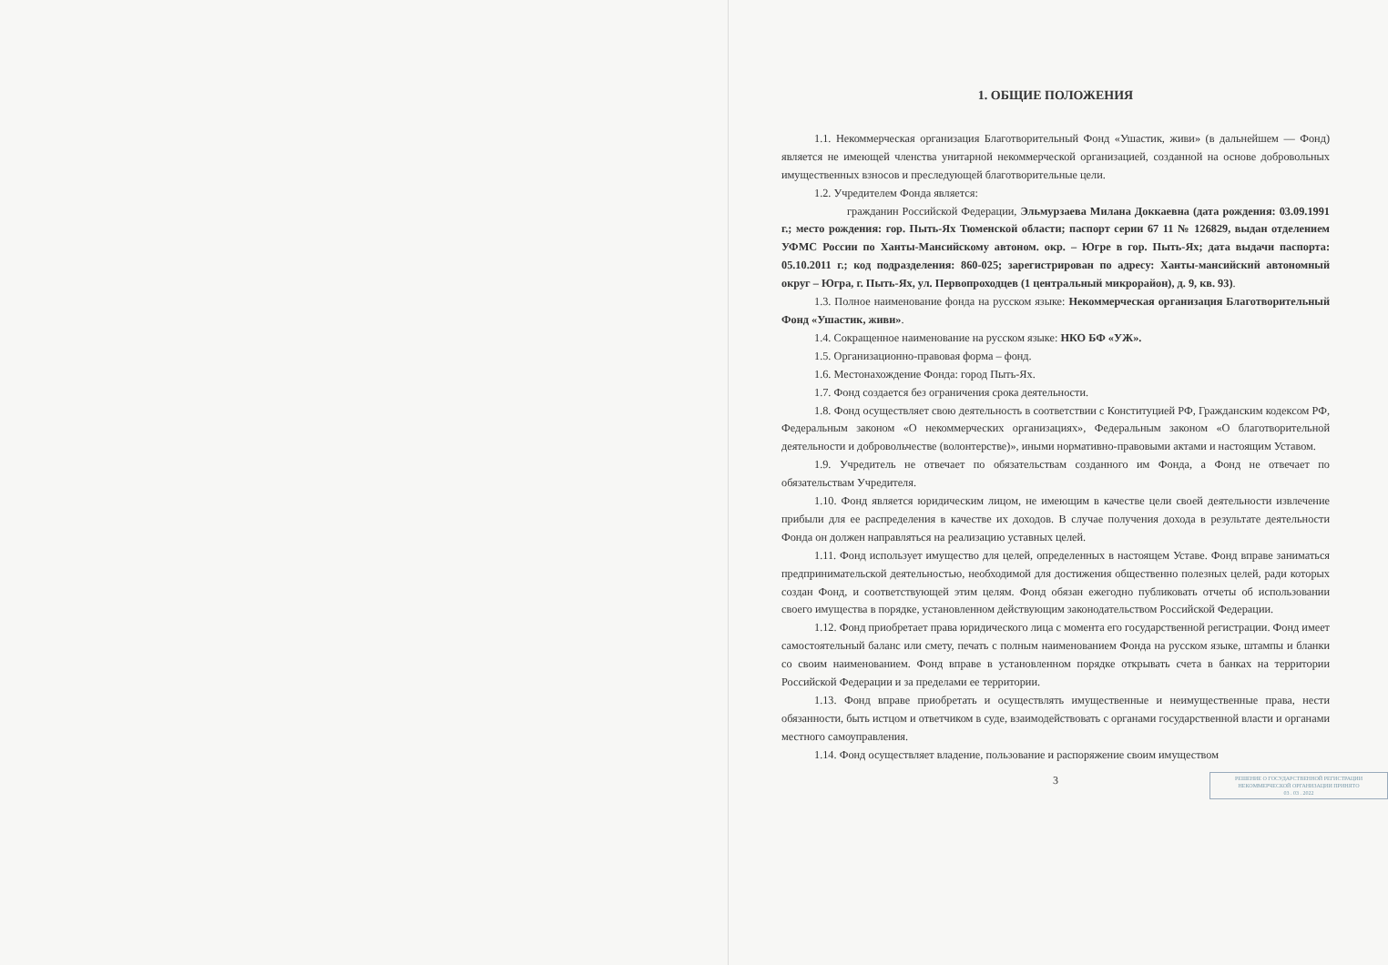1. ОБЩИЕ ПОЛОЖЕНИЯ
1.1. Некоммерческая организация Благотворительный Фонд «Ушастик, живи» (в дальнейшем — Фонд) является не имеющей членства унитарной некоммерческой организацией, созданной на основе добровольных имущественных взносов и преследующей благотворительные цели.
1.2. Учредителем Фонда является:
гражданин Российской Федерации, Эльмурзаева Милана Доккаевна (дата рождения: 03.09.1991 г.; место рождения: гор. Пыть-Ях Тюменской области; паспорт серии 67 11 № 126829, выдан отделением УФМС России по Ханты-Мансийскому автоном. окр. – Югре в гор. Пыть-Ях; дата выдачи паспорта: 05.10.2011 г.; код подразделения: 860-025; зарегистрирован по адресу: Ханты-мансийский автономный округ – Югра, г. Пыть-Ях, ул. Первопроходцев (1 центральный микрорайон), д. 9, кв. 93).
1.3. Полное наименование фонда на русском языке: Некоммерческая организация Благотворительный Фонд «Ушастик, живи».
1.4. Сокращенное наименование на русском языке: НКО БФ «УЖ».
1.5. Организационно-правовая форма – фонд.
1.6. Местонахождение Фонда: город Пыть-Ях.
1.7. Фонд создается без ограничения срока деятельности.
1.8. Фонд осуществляет свою деятельность в соответствии с Конституцией РФ, Гражданским кодексом РФ, Федеральным законом «О некоммерческих организациях», Федеральным законом «О благотворительной деятельности и добровольчестве (волонтерстве)», иными нормативно-правовыми актами и настоящим Уставом.
1.9. Учредитель не отвечает по обязательствам созданного им Фонда, а Фонд не отвечает по обязательствам Учредителя.
1.10. Фонд является юридическим лицом, не имеющим в качестве цели своей деятельности извлечение прибыли для ее распределения в качестве их доходов. В случае получения дохода в результате деятельности Фонда он должен направляться на реализацию уставных целей.
1.11. Фонд использует имущество для целей, определенных в настоящем Уставе. Фонд вправе заниматься предпринимательской деятельностью, необходимой для достижения общественно полезных целей, ради которых создан Фонд, и соответствующей этим целям. Фонд обязан ежегодно публиковать отчеты об использовании своего имущества в порядке, установленном действующим законодательством Российской Федерации.
1.12. Фонд приобретает права юридического лица с момента его государственной регистрации. Фонд имеет самостоятельный баланс или смету, печать с полным наименованием Фонда на русском языке, штампы и бланки со своим наименованием. Фонд вправе в установленном порядке открывать счета в банках на территории Российской Федерации и за пределами ее территории.
1.13. Фонд вправе приобретать и осуществлять имущественные и неимущественные права, нести обязанности, быть истцом и ответчиком в суде, взаимодействовать с органами государственной власти и органами местного самоуправления.
1.14. Фонд осуществляет владение, пользование и распоряжение своим имуществом
3
РЕШЕНИЕ О ГОСУДАРСТВЕННОЙ РЕГИСТРАЦИИ НЕКОММЕРЧЕСКОЙ ОРГАНИЗАЦИИ ПРИНЯТО
03 . 03 . 2022